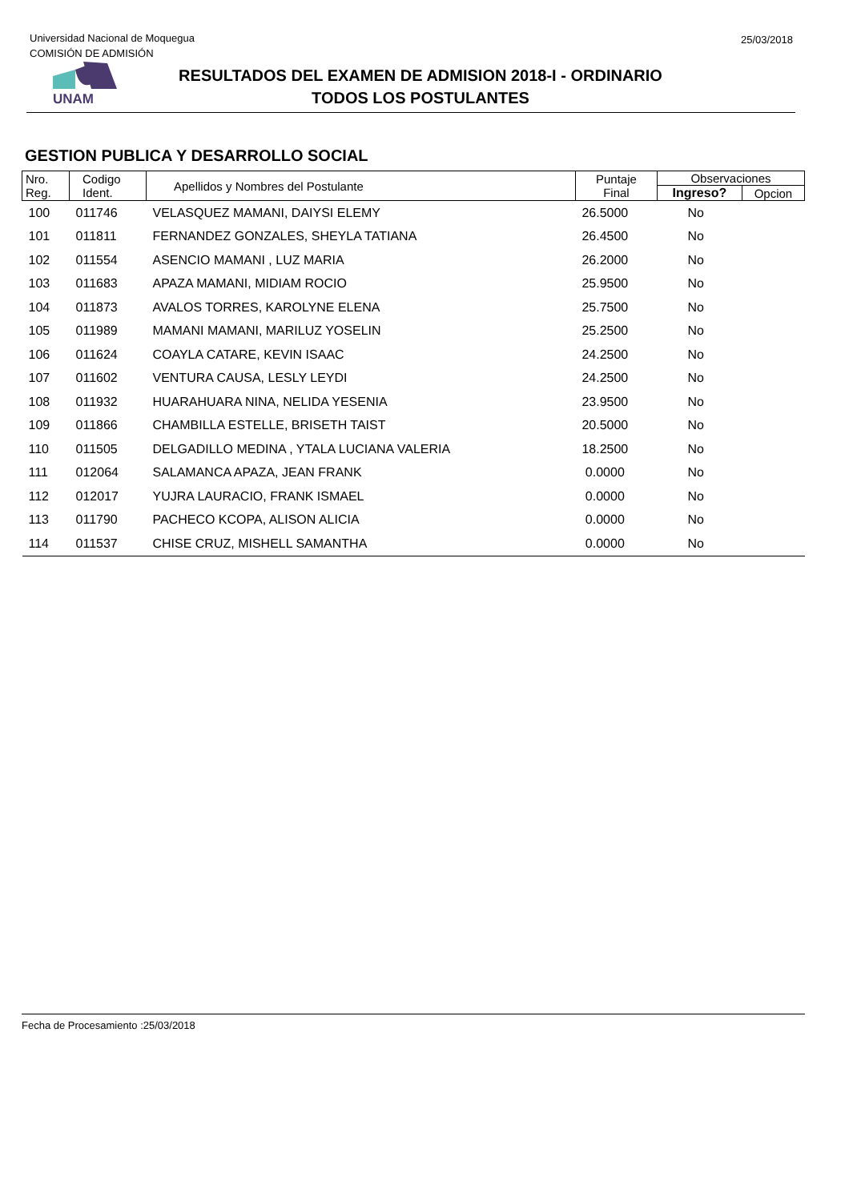Universidad Nacional de Moqueguа
COMISIÓN DE ADMISIÓN
25/03/2018
UNAM
RESULTADOS DEL EXAMEN DE ADMISION 2018-I - ORDINARIO
TODOS LOS POSTULANTES
GESTION PUBLICA Y DESARROLLO SOCIAL
| Nro. Reg. | Codigo Ident. | Apellidos y Nombres del Postulante | Puntaje Final | Observaciones | |
| --- | --- | --- | --- | --- | --- |
| | | | | Ingreso? | Opcion |
| 100 | 011746 | VELASQUEZ MAMANI, DAIYSI ELEMY | 26.5000 | No | |
| 101 | 011811 | FERNANDEZ GONZALES, SHEYLA TATIANA | 26.4500 | No | |
| 102 | 011554 | ASENCIO MAMANI , LUZ MARIA | 26.2000 | No | |
| 103 | 011683 | APAZA MAMANI, MIDIAM ROCIO | 25.9500 | No | |
| 104 | 011873 | AVALOS TORRES, KAROLYNE ELENA | 25.7500 | No | |
| 105 | 011989 | MAMANI MAMANI, MARILUZ YOSELIN | 25.2500 | No | |
| 106 | 011624 | COAYLA CATARE, KEVIN ISAAC | 24.2500 | No | |
| 107 | 011602 | VENTURA CAUSA, LESLY LEYDI | 24.2500 | No | |
| 108 | 011932 | HUARAHUARA NINA, NELIDA YESENIA | 23.9500 | No | |
| 109 | 011866 | CHAMBILLA ESTELLE, BRISETH TAIST | 20.5000 | No | |
| 110 | 011505 | DELGADILLO MEDINA , YTALA LUCIANA VALERIA | 18.2500 | No | |
| 111 | 012064 | SALAMANCA APAZA, JEAN FRANK | 0.0000 | No | |
| 112 | 012017 | YUJRA LAURACIO, FRANK ISMAEL | 0.0000 | No | |
| 113 | 011790 | PACHECO KCOPA, ALISON ALICIA | 0.0000 | No | |
| 114 | 011537 | CHISE CRUZ, MISHELL SAMANTHA | 0.0000 | No | |
Fecha de Procesamiento :25/03/2018